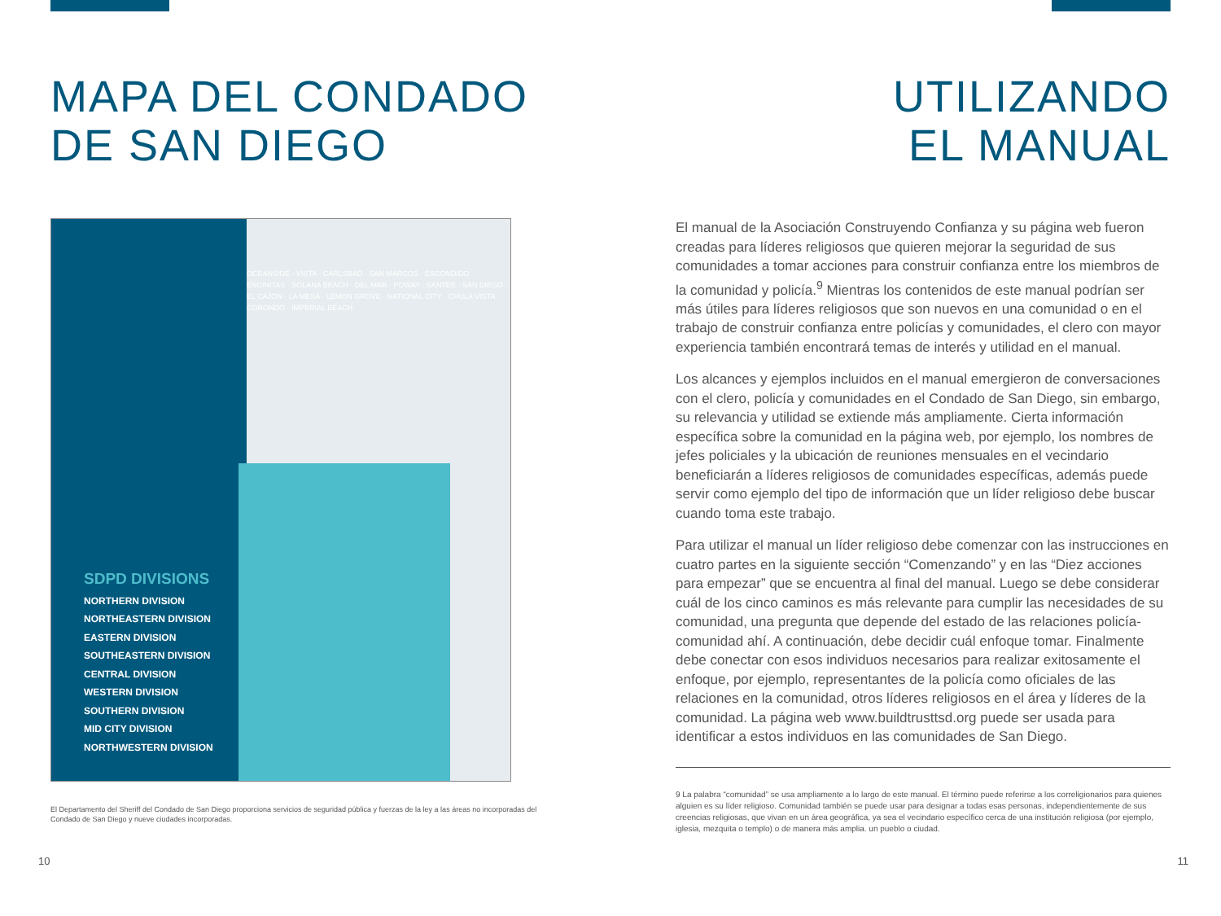MAPA DEL CONDADO
DE SAN DIEGO
SDPD DIVISIONS
NORTHERN DIVISION
NORTHEASTERN DIVISION
EASTERN DIVISION
SOUTHEASTERN DIVISION
CENTRAL DIVISION
WESTERN DIVISION
SOUTHERN DIVISION
MID CITY DIVISION
NORTHWESTERN DIVISION
OCEANSIDE · VISTA · CARLSBAD · SAN MARCOS · ESCONDIDO · ENCINITAS · SOLANA BEACH · DEL MAR · POWAY · SANTEE · SAN DIEGO · EL CAJON · LA MESA · LEMON GROVE · NATIONAL CITY · CHULA VISTA · CORONDO · IMPERIAL BEACH
El Departamento del Sheriff del Condado de San Diego proporciona servicios de seguridad pública y fuerzas de la ley a las áreas no incorporadas del Condado de San Diego y nueve ciudades incorporadas.
10
UTILIZANDO
EL MANUAL
El manual de la Asociación Construyendo Confianza y su página web fueron creadas para líderes religiosos que quieren mejorar la seguridad de sus comunidades a tomar acciones para construir confianza entre los miembros de la comunidad y policía.<sup>9</sup> Mientras los contenidos de este manual podrían ser más útiles para líderes religiosos que son nuevos en una comunidad o en el trabajo de construir confianza entre policías y comunidades, el clero con mayor experiencia también encontrará temas de interés y utilidad en el manual.
Los alcances y ejemplos incluidos en el manual emergieron de conversaciones con el clero, policía y comunidades en el Condado de San Diego, sin embargo, su relevancia y utilidad se extiende más ampliamente. Cierta información específica sobre la comunidad en la página web, por ejemplo, los nombres de jefes policiales y la ubicación de reuniones mensuales en el vecindario beneficiarán a líderes religiosos de comunidades específicas, además puede servir como ejemplo del tipo de información que un líder religioso debe buscar cuando toma este trabajo.
Para utilizar el manual un líder religioso debe comenzar con las instrucciones en cuatro partes en la siguiente sección “Comenzando” y en las “Diez acciones para empezar” que se encuentra al final del manual. Luego se debe considerar cuál de los cinco caminos es más relevante para cumplir las necesidades de su comunidad, una pregunta que depende del estado de las relaciones policía-comunidad ahí. A continuación, debe decidir cuál enfoque tomar. Finalmente debe conectar con esos individuos necesarios para realizar exitosamente el enfoque, por ejemplo, representantes de la policía como oficiales de las relaciones en la comunidad, otros líderes religiosos en el área y líderes de la comunidad. La página web www.buildtrusttsd.org puede ser usada para identificar a estos individuos en las comunidades de San Diego.
9 La palabra “comunidad” se usa ampliamente a lo largo de este manual. El término puede referirse a los correligionarios para quienes alguien es su líder religioso. Comunidad también se puede usar para designar a todas esas personas, independientemente de sus creencias religiosas, que vivan en un área geográfica, ya sea el vecindario específico cerca de una institución religiosa (por ejemplo, iglesia, mezquita o templo) o de manera más amplia. un pueblo o ciudad.
11